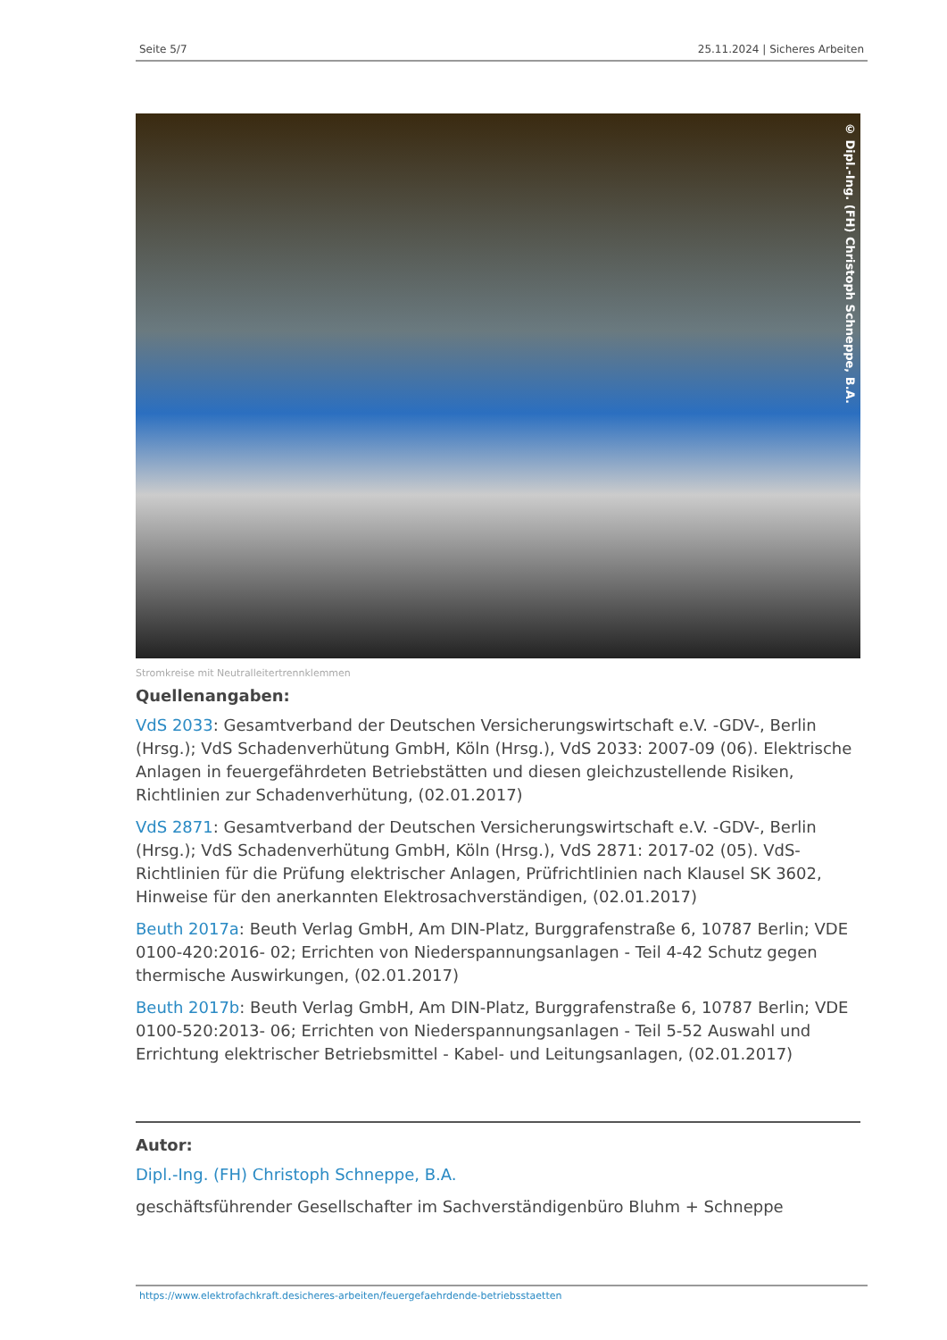Seite 5/7 25.11.2024 | Sicheres Arbeiten
© Dipl.-Ing. (FH) Christoph Schneppe, B.A.
Stromkreise mit Neutralleitertrennklemmen
Quellenangaben:
VdS 2033: Gesamtverband der Deutschen Versicherungswirtschaft e.V. -GDV-, Berlin (Hrsg.); VdS Schadenverhütung GmbH, Köln (Hrsg.), VdS 2033: 2007-09 (06). Elektrische Anlagen in feuergefährdeten Betriebstätten und diesen gleichzustellende Risiken, Richtlinien zur Schadenverhütung, (02.01.2017)
VdS 2871: Gesamtverband der Deutschen Versicherungswirtschaft e.V. -GDV-, Berlin (Hrsg.); VdS Schadenverhütung GmbH, Köln (Hrsg.), VdS 2871: 2017-02 (05). VdS-Richtlinien für die Prüfung elektrischer Anlagen, Prüfrichtlinien nach Klausel SK 3602, Hinweise für den anerkannten Elektrosachverständigen, (02.01.2017)
Beuth 2017a: Beuth Verlag GmbH, Am DIN-Platz, Burggrafenstraße 6, 10787 Berlin; VDE 0100-420:2016- 02; Errichten von Niederspannungsanlagen - Teil 4-42 Schutz gegen thermische Auswirkungen, (02.01.2017)
Beuth 2017b: Beuth Verlag GmbH, Am DIN-Platz, Burggrafenstraße 6, 10787 Berlin; VDE 0100-520:2013- 06; Errichten von Niederspannungsanlagen - Teil 5-52 Auswahl und Errichtung elektrischer Betriebsmittel - Kabel- und Leitungsanlagen, (02.01.2017)
Autor:
Dipl.-Ing. (FH) Christoph Schneppe, B.A.
geschäftsführender Gesellschafter im Sachverständigenbüro Bluhm + Schneppe
https://www.elektrofachkraft.desicheres-arbeiten/feuergefaehrdende-betriebsstaetten